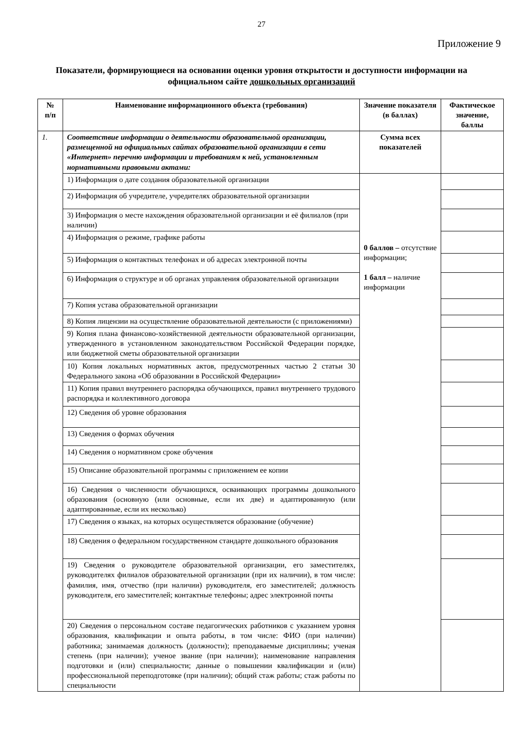27
Приложение 9
Показатели, формирующиеся на основании оценки уровня открытости и доступности информации на официальном сайте дошкольных организаций
| № п/п | Наименование информационного объекта (требования) | Значение показателя (в баллах) | Фактическое значение, баллы |
| --- | --- | --- | --- |
| 1. | Соответствие информации о деятельности образовательной организации, размещенной на официальных сайтах образовательной организации в сети «Интернет» перечню информации и требованиям к ней, установленным нормативными правовыми актами: | Сумма всех показателей | |
| | 1) Информация о дате создания образовательной организации | 0 баллов – отсутствие информации; 1 балл – наличие информации | |
| | 2) Информация об учредителе, учредителях образовательной организации | | |
| | 3) Информация о месте нахождения образовательной организации и её филиалов (при наличии) | | |
| | 4) Информация о режиме, графике работы | | |
| | 5) Информация о контактных телефонах и об адресах электронной почты | | |
| | 6) Информация о структуре и об органах управления образовательной организации | | |
| | 7) Копия устава образовательной организации | | |
| | 8) Копия лицензии на осуществление образовательной деятельности (с приложениями) | | |
| | 9) Копия плана финансово-хозяйственной деятельности образовательной организации, утвержденного в установленном законодательством Российской Федерации порядке, или бюджетной сметы образовательной организации | | |
| | 10) Копия локальных нормативных актов, предусмотренных частью 2 статьи 30 Федерального закона «Об образовании в Российской Федерации» | | |
| | 11) Копия правил внутреннего распорядка обучающихся, правил внутреннего трудового распорядка и коллективного договора | | |
| | 12) Сведения об уровне образования | | |
| | 13) Сведения о формах обучения | | |
| | 14) Сведения о нормативном сроке обучения | | |
| | 15) Описание образовательной программы с приложением ее копии | | |
| | 16) Сведения о численности обучающихся, осваивающих программы дошкольного образования (основную (или основные, если их две) и адаптированную (или адаптированные, если их несколько) | | |
| | 17) Сведения о языках, на которых осуществляется образование (обучение) | | |
| | 18) Сведения о федеральном государственном стандарте дошкольного образования | | |
| | 19) Сведения о руководителе образовательной организации, его заместителях, руководителях филиалов образовательной организации (при их наличии), в том числе: фамилия, имя, отчество (при наличии) руководителя, его заместителей; должность руководителя, его заместителей; контактные телефоны; адрес электронной почты | | |
| | 20) Сведения о персональном составе педагогических работников с указанием уровня образования, квалификации и опыта работы, в том числе: ФИО (при наличии) работника; занимаемая должность (должности); преподаваемые дисциплины; ученая степень (при наличии); ученое звание (при наличии); наименование направления подготовки и (или) специальности; данные о повышении квалификации и (или) профессиональной переподготовке (при наличии); общий стаж работы; стаж работы по специальности | | |